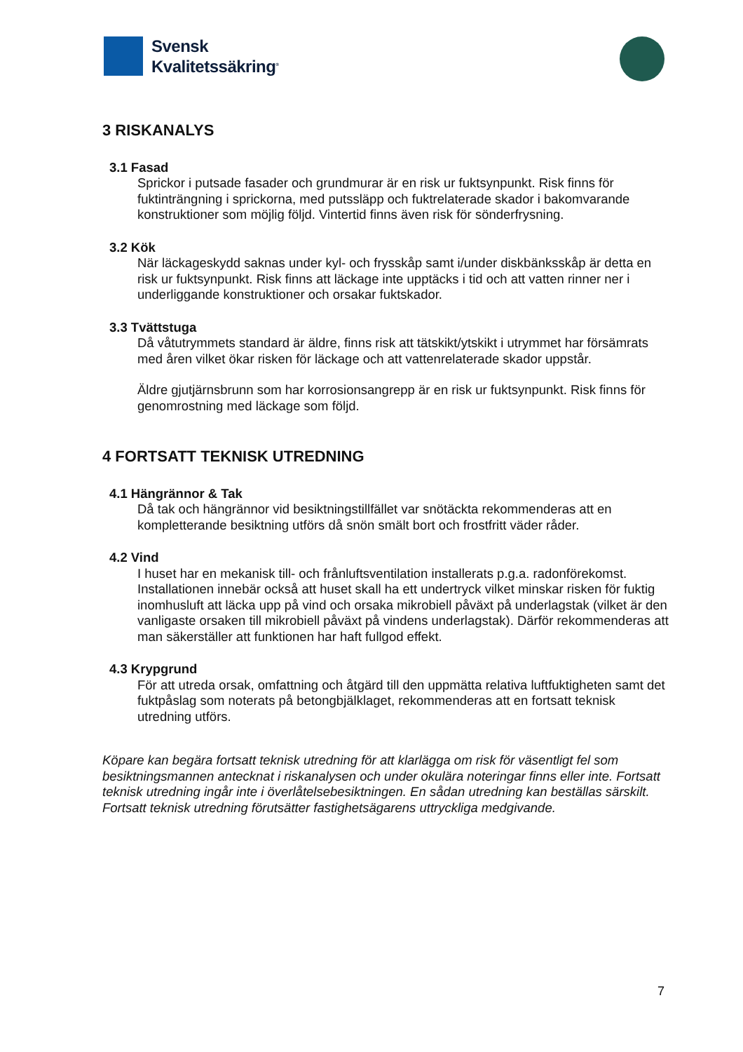Svensk
Kvalitetssäkring<sup>®</sup>
3 RISKANALYS
3.1 Fasad
Sprickor i putsade fasader och grundmurar är en risk ur fuktsynpunkt. Risk finns för fuktinträngning i sprickorna, med putssläpp och fuktrelaterade skador i bakomvarande konstruktioner som möjlig följd. Vintertid finns även risk för sönderfrysning.
3.2 Kök
När läckageskydd saknas under kyl- och frysskåp samt i/under diskbänksskåp är detta en risk ur fuktsynpunkt. Risk finns att läckage inte upptäcks i tid och att vatten rinner ner i underliggande konstruktioner och orsakar fuktskador.
3.3 Tvättstuga
Då våtutrymmets standard är äldre, finns risk att tätskikt/ytskikt i utrymmet har försämrats med åren vilket ökar risken för läckage och att vattenrelaterade skador uppstår.
Äldre gjutjärnsbrunn som har korrosionsangrepp är en risk ur fuktsynpunkt. Risk finns för genomrostning med läckage som följd.
4 FORTSATT TEKNISK UTREDNING
4.1 Hängrännor & Tak
Då tak och hängrännor vid besiktningstillfället var snötäckta rekommenderas att en kompletterande besiktning utförs då snön smält bort och frostfritt väder råder.
4.2 Vind
I huset har en mekanisk till- och frånluftsventilation installerats p.g.a. radonförekomst.
Installationen innebär också att huset skall ha ett undertryck vilket minskar risken för fuktig inomhusluft att läcka upp på vind och orsaka mikrobiell påväxt på underlagstak (vilket är den vanligaste orsaken till mikrobiell påväxt på vindens underlagstak). Därför rekommenderas att man säkerställer att funktionen har haft fullgod effekt.
4.3 Krypgrund
För att utreda orsak, omfattning och åtgärd till den uppmätta relativa luftfuktigheten samt det fuktpåslag som noterats på betongbjälklaget, rekommenderas att en fortsatt teknisk utredning utförs.
Köpare kan begära fortsatt teknisk utredning för att klarlägga om risk för väsentligt fel som besiktningsmannen antecknat i riskanalysen och under okulära noteringar finns eller inte. Fortsatt teknisk utredning ingår inte i överlåtelsebesiktningen. En sådan utredning kan beställas särskilt. Fortsatt teknisk utredning förutsätter fastighetsägarens uttryckliga medgivande.
7